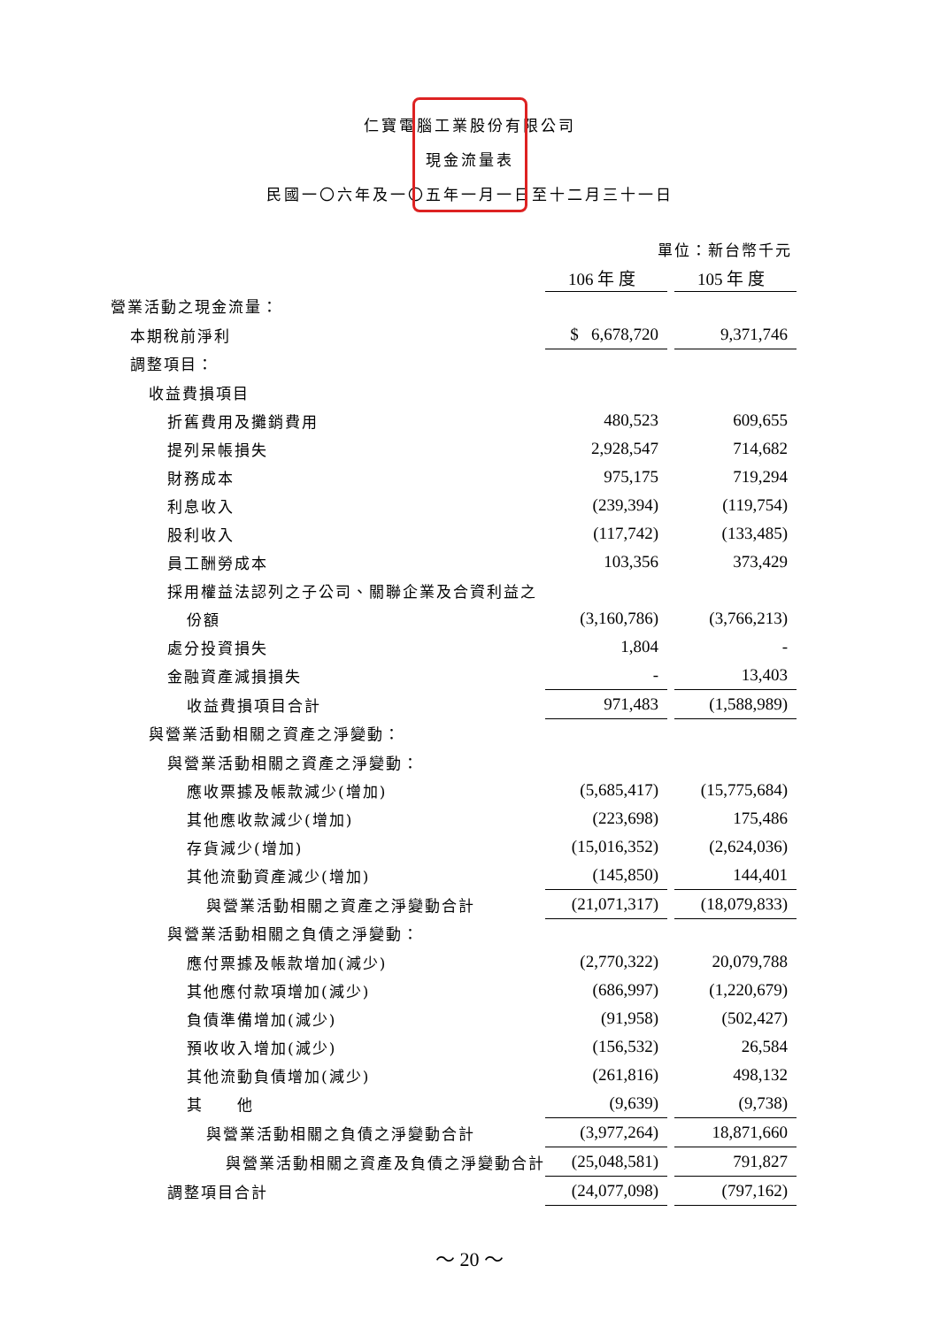仁寶電腦工業股份有限公司
現金流量表
民國一〇六年及一〇五年一月一日至十二月三十一日
| | 單位：新台幣千元 | | |
| | 106 年 度 | | 105 年 度 |
| 營業活動之現金流量： | | | |
| 本期稅前淨利 | $ 6,678,720 | | 9,371,746 |
| 調整項目： | | | |
| 收益費損項目 | | | |
| 折舊費用及攤銷費用 | 480,523 | | 609,655 |
| 提列呆帳損失 | 2,928,547 | | 714,682 |
| 財務成本 | 975,175 | | 719,294 |
| 利息收入 | (239,394) | | (119,754) |
| 股利收入 | (117,742) | | (133,485) |
| 員工酬勞成本 | 103,356 | | 373,429 |
| 採用權益法認列之子公司、關聯企業及合資利益之 | | | |
| 份額 | (3,160,786) | | (3,766,213) |
| 處分投資損失 | 1,804 | | - |
| 金融資產減損損失 | - | | 13,403 |
| 收益費損項目合計 | 971,483 | | (1,588,989) |
| 與營業活動相關之資產之淨變動： | | | |
| 與營業活動相關之資產之淨變動： | | | |
| 應收票據及帳款減少(增加) | (5,685,417) | | (15,775,684) |
| 其他應收款減少(增加) | (223,698) | | 175,486 |
| 存貨減少(增加) | (15,016,352) | | (2,624,036) |
| 其他流動資產減少(增加) | (145,850) | | 144,401 |
| 與營業活動相關之資產之淨變動合計 | (21,071,317) | | (18,079,833) |
| 與營業活動相關之負債之淨變動： | | | |
| 應付票據及帳款增加(減少) | (2,770,322) | | 20,079,788 |
| 其他應付款項增加(減少) | (686,997) | | (1,220,679) |
| 負債準備增加(減少) | (91,958) | | (502,427) |
| 預收收入增加(減少) | (156,532) | | 26,584 |
| 其他流動負債增加(減少) | (261,816) | | 498,132 |
| 其 他 | (9,639) | | (9,738) |
| 與營業活動相關之負債之淨變動合計 | (3,977,264) | | 18,871,660 |
| 與營業活動相關之資產及負債之淨變動合計 | (25,048,581) | | 791,827 |
| 調整項目合計 | (24,077,098) | | (797,162) |
～ 20 ～